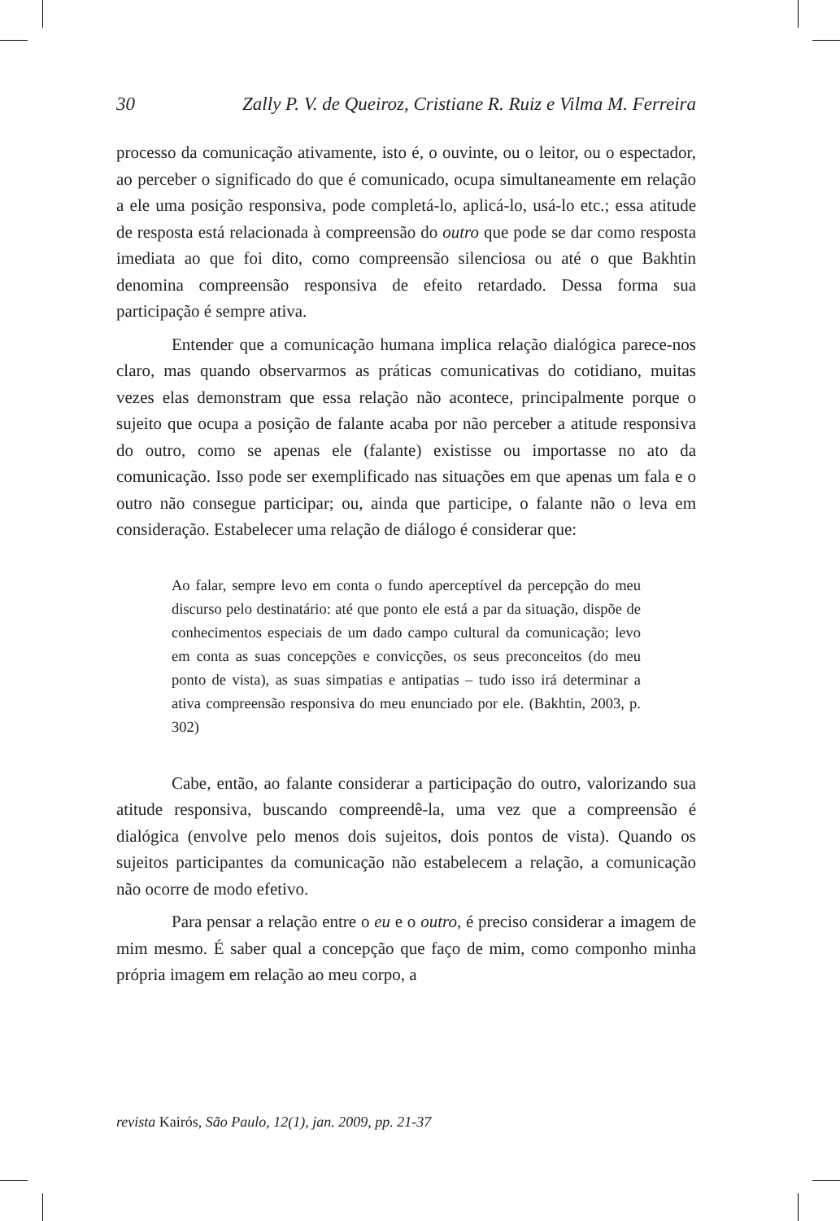30 Zally P. V. de Queiroz, Cristiane R. Ruiz e Vilma M. Ferreira
processo da comunicação ativamente, isto é, o ouvinte, ou o leitor, ou o espectador, ao perceber o significado do que é comunicado, ocupa simultaneamente em relação a ele uma posição responsiva, pode completá-lo, aplicá-lo, usá-lo etc.; essa atitude de resposta está relacionada à compreensão do outro que pode se dar como resposta imediata ao que foi dito, como compreensão silenciosa ou até o que Bakhtin denomina compreensão responsiva de efeito retardado. Dessa forma sua participação é sempre ativa.
Entender que a comunicação humana implica relação dialógica parece-nos claro, mas quando observarmos as práticas comunicativas do cotidiano, muitas vezes elas demonstram que essa relação não acontece, principalmente porque o sujeito que ocupa a posição de falante acaba por não perceber a atitude responsiva do outro, como se apenas ele (falante) existisse ou importasse no ato da comunicação. Isso pode ser exemplificado nas situações em que apenas um fala e o outro não consegue participar; ou, ainda que participe, o falante não o leva em consideração. Estabelecer uma relação de diálogo é considerar que:
Ao falar, sempre levo em conta o fundo aperceptível da percepção do meu discurso pelo destinatário: até que ponto ele está a par da situação, dispõe de conhecimentos especiais de um dado campo cultural da comunicação; levo em conta as suas concepções e convicções, os seus preconceitos (do meu ponto de vista), as suas simpatias e antipatias – tudo isso irá determinar a ativa compreensão responsiva do meu enunciado por ele. (Bakhtin, 2003, p. 302)
Cabe, então, ao falante considerar a participação do outro, valorizando sua atitude responsiva, buscando compreendê-la, uma vez que a compreensão é dialógica (envolve pelo menos dois sujeitos, dois pontos de vista). Quando os sujeitos participantes da comunicação não estabelecem a relação, a comunicação não ocorre de modo efetivo.
Para pensar a relação entre o eu e o outro, é preciso considerar a imagem de mim mesmo. É saber qual a concepção que faço de mim, como componho minha própria imagem em relação ao meu corpo, a
revista Kairós, São Paulo, 12(1), jan. 2009, pp. 21-37